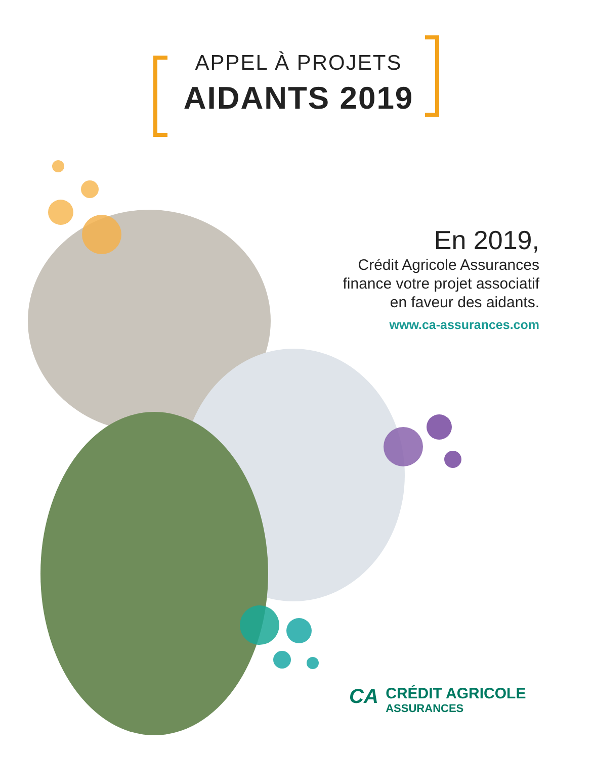APPEL À PROJETS
AIDANTS 2019
En 2019,
Crédit Agricole Assurances
finance votre projet associatif
en faveur des aidants.
www.ca-assurances.com
CA CRÉDIT AGRICOLE
ASSURANCES